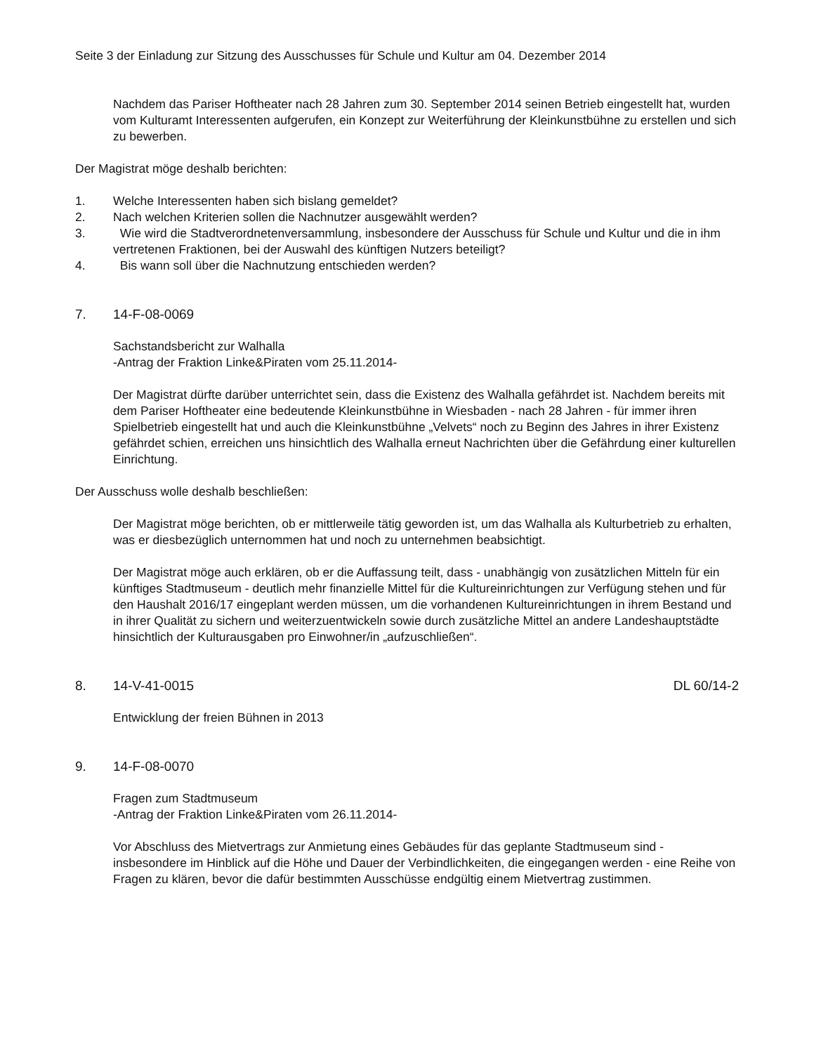Seite 3 der Einladung zur Sitzung des Ausschusses für Schule und Kultur am 04. Dezember 2014
Nachdem das Pariser Hoftheater nach 28 Jahren zum 30. September 2014 seinen Betrieb eingestellt hat, wurden vom Kulturamt Interessenten aufgerufen, ein Konzept zur Weiterführung der Kleinkunstbühne zu erstellen und sich zu bewerben.
Der Magistrat möge deshalb berichten:
1. Welche Interessenten haben sich bislang gemeldet?
2. Nach welchen Kriterien sollen die Nachnutzer ausgewählt werden?
3. Wie wird die Stadtverordnetenversammlung, insbesondere der Ausschuss für Schule und Kultur und die in ihm vertretenen Fraktionen, bei der Auswahl des künftigen Nutzers beteiligt?
4. Bis wann soll über die Nachnutzung entschieden werden?
7. 14-F-08-0069
Sachstandsbericht zur Walhalla
-Antrag der Fraktion Linke&Piraten vom 25.11.2014-
Der Magistrat dürfte darüber unterrichtet sein, dass die Existenz des Walhalla gefährdet ist. Nachdem bereits mit dem Pariser Hoftheater eine bedeutende Kleinkunstbühne in Wiesbaden - nach 28 Jahren - für immer ihren Spielbetrieb eingestellt hat und auch die Kleinkunstbühne „Velvets“ noch zu Beginn des Jahres in ihrer Existenz gefährdet schien, erreichen uns hinsichtlich des Walhalla erneut Nachrichten über die Gefährdung einer kulturellen Einrichtung.
Der Ausschuss wolle deshalb beschließen:
Der Magistrat möge berichten, ob er mittlerweile tätig geworden ist, um das Walhalla als Kulturbetrieb zu erhalten, was er diesbezüglich unternommen hat und noch zu unternehmen beabsichtigt.
Der Magistrat möge auch erklären, ob er die Auffassung teilt, dass - unabhängig von zusätzlichen Mitteln für ein künftiges Stadtmuseum - deutlich mehr finanzielle Mittel für die Kultureinrichtungen zur Verfügung stehen und für den Haushalt 2016/17 eingeplant werden müssen, um die vorhandenen Kultureinrichtungen in ihrem Bestand und in ihrer Qualität zu sichern und weiterzuentwickeln sowie durch zusätzliche Mittel an andere Landeshauptstädte hinsichtlich der Kulturausgaben pro Einwohner/in „aufzuschließen“.
8. 14-V-41-0015 DL 60/14-2
Entwicklung der freien Bühnen in 2013
9. 14-F-08-0070
Fragen zum Stadtmuseum
-Antrag der Fraktion Linke&Piraten vom 26.11.2014-
Vor Abschluss des Mietvertrags zur Anmietung eines Gebäudes für das geplante Stadtmuseum sind - insbesondere im Hinblick auf die Höhe und Dauer der Verbindlichkeiten, die eingegangen werden - eine Reihe von Fragen zu klären, bevor die dafür bestimmten Ausschüsse endgültig einem Mietvertrag zustimmen.